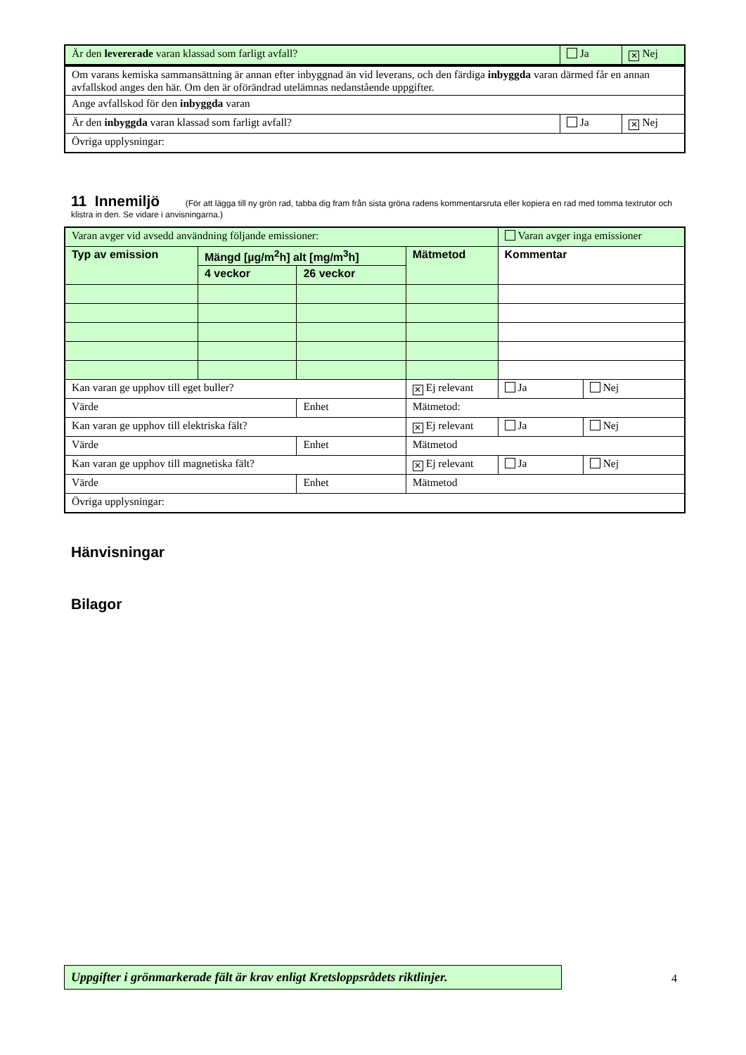| Är den levererade varan klassad som farligt avfall? | Ja | ✕ Nej |
| Om varans kemiska sammansättning är annan efter inbyggnad än vid leverans, och den färdiga inbyggda varan därmed får en annan avfallskod anges den här. Om den är oförändrad utelämnas nedanstående uppgifter. | | |
| Ange avfallskod för den inbyggda varan | | |
| Är den inbyggda varan klassad som farligt avfall? | Ja | ✕ Nej |
| Övriga upplysningar: | | |
11 Innemiljö (För att lägga till ny grön rad, tabba dig fram från sista gröna radens kommentarsruta eller kopiera en rad med tomma textrutor och klistra in den. Se vidare i anvisningarna.)
| Varan avger vid avsedd användning följande emissioner: | | | | Varan avger inga emissioner | |
| Typ av emission | Mängd [µg/m<sup>2</sup>h] alt [mg/m<sup>3</sup>h] | | Mätmetod | Kommentar | |
| | 4 veckor | 26 veckor | | | |
| Kan varan ge upphov till eget buller? | | | ✕ Ej relevant | Ja | Nej |
| Värde | | Enhet | Mätmetod: | | |
| Kan varan ge upphov till elektriska fält? | | | ✕ Ej relevant | Ja | Nej |
| Värde | | Enhet | Mätmetod | | |
| Kan varan ge upphov till magnetiska fält? | | | ✕ Ej relevant | Ja | Nej |
| Värde | | Enhet | Mätmetod | | |
| Övriga upplysningar: | | | | | |
Hänvisningar
Bilagor
Uppgifter i grönmarkerade fält är krav enligt Kretsloppsrådets riktlinjer.
4